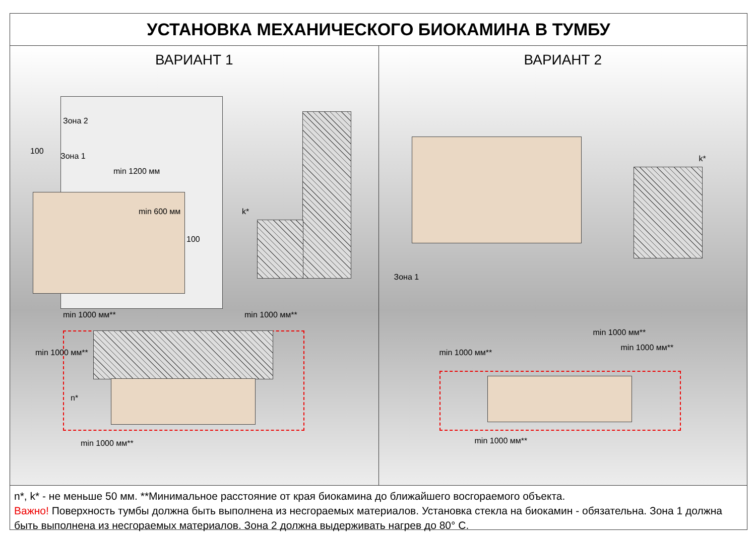УСТАНОВКА МЕХАНИЧЕСКОГО БИОКАМИНА В ТУМБУ
ВАРИАНТ 1
Зона 2
Зона 1
100
100
min 1200 мм
min 600 мм k*
min 1000 мм** min 1000 мм**
min 1000 мм**
n*
min 1000 мм**
ВАРИАНТ 2
k*
Зона 1
min 1000 мм**
min 1000 мм**
min 1000 мм**
min 1000 мм**
n*, k* - не меньше 50 мм. **Минимальное расстояние от края биокамина до ближайшего восгораемого объекта.
Важно! Поверхность тумбы должна быть выполнена из несгораемых материалов. Установка стекла на биокамин - обязательна. Зона 1 должна быть выполнена из несгораемых материалов. Зона 2 должна выдерживать нагрев до 80° C.